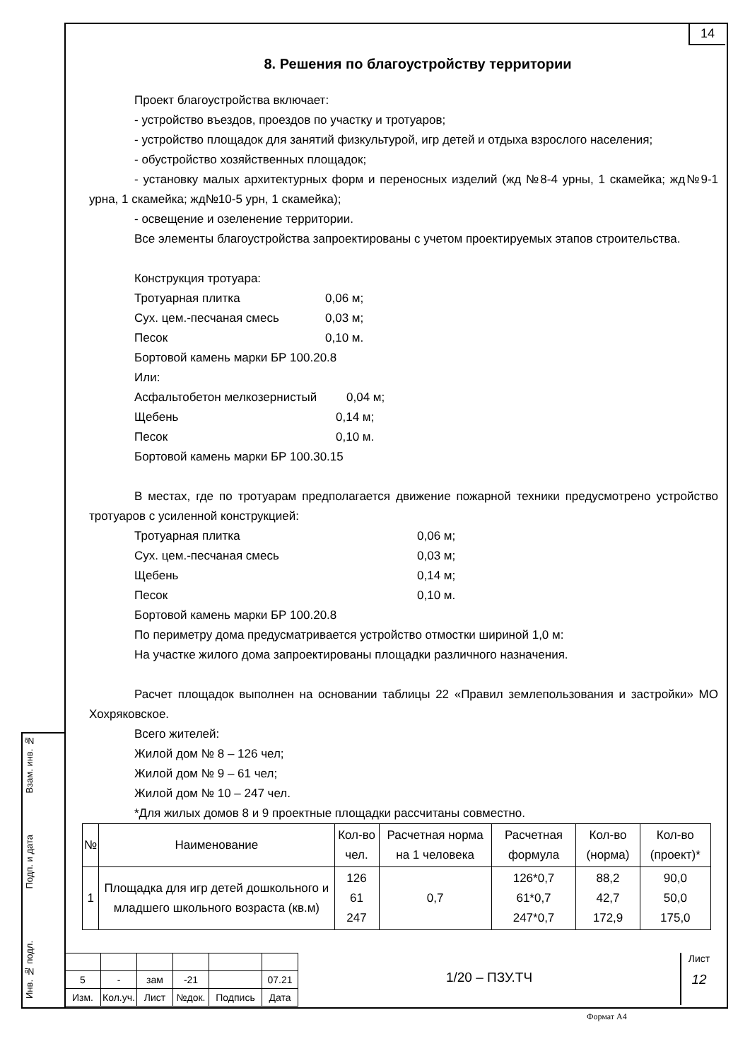14
8. Решения по благоустройству территории
Проект благоустройства включает:
- устройство въездов, проездов по участку и тротуаров;
- устройство площадок для занятий физкультурой, игр детей и отдыха взрослого населения;
- обустройство хозяйственных площадок;
- установку малых архитектурных форм и переносных изделий (жд №8-4 урны, 1 скамейка; жд№9-1 урна, 1 скамейка; жд№10-5 урн, 1 скамейка);
- освещение и озеленение территории.
Все элементы благоустройства запроектированы с учетом проектируемых этапов строительства.
Конструкция тротуара:
Тротуарная плитка 0,06 м;
Сух. цем.-песчаная смесь 0,03 м;
Песок 0,10 м.
Бортовой камень марки БР 100.20.8
Или:
Асфальтобетон мелкозернистый 0,04 м;
Щебень 0,14 м;
Песок 0,10 м.
Бортовой камень марки БР 100.30.15
В местах, где по тротуарам предполагается движение пожарной техники предусмотрено устройство тротуаров с усиленной конструкцией:
Тротуарная плитка 0,06 м;
Сух. цем.-песчаная смесь 0,03 м;
Щебень 0,14 м;
Песок 0,10 м.
Бортовой камень марки БР 100.20.8
По периметру дома предусматривается устройство отмостки шириной 1,0 м:
На участке жилого дома запроектированы площадки различного назначения.
Расчет площадок выполнен на основании таблицы 22 «Правил землепользования и застройки» МО Хохряковское.
Всего жителей:
Жилой дом № 8 – 126 чел;
Жилой дом № 9 – 61 чел;
Жилой дом № 10 – 247 чел.
*Для жилых домов 8 и 9 проектные площадки рассчитаны совместно.
| № | Наименование | Кол-во чел. | Расчетная норма на 1 человека | Расчетная формула | Кол-во (норма) | Кол-во (проект)* |
| 1 | Площадка для игр детей дошкольного и младшего школьного возраста (кв.м) | 126 61 247 | 0,7 | 126*0,7 61*0,7 247*0,7 | 88,2 42,7 172,9 | 90,0 50,0 175,0 |
Взам. инв. №
Подп. и дата
Инв. № подл.
| 5 | - | зам | -21 | | 07.21 |
| Изм. | Кол.уч. | Лист | №док. | Подпись | Дата |
1/20 – ПЗУ.ТЧ
Лист
12
Формат А4